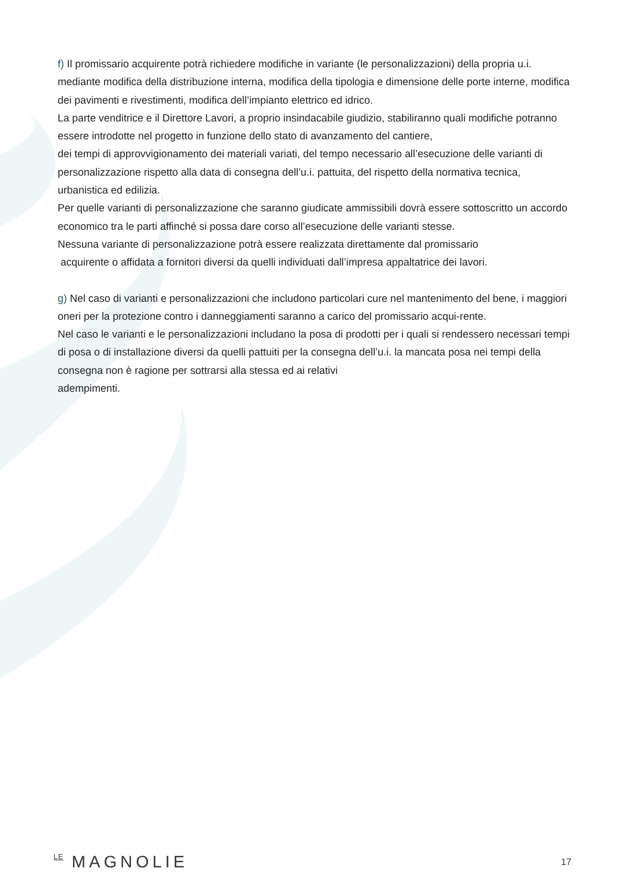f) Il promissario acquirente potrà richiedere modifiche in variante (le personalizzazioni) della propria u.i. mediante modifica della distribuzione interna, modifica della tipologia e dimensione delle porte interne, modifica dei pavimenti e rivestimenti, modifica dell’impianto elettrico ed idrico.
La parte venditrice e il Direttore Lavori, a proprio insindacabile giudizio, stabiliranno quali modifiche potranno essere introdotte nel progetto in funzione dello stato di avanzamento del cantiere,
dei tempi di approvvigionamento dei materiali variati, del tempo necessario all’esecuzione delle varianti di personalizzazione rispetto alla data di consegna dell’u.i. pattuita, del rispetto della normativa tecnica, urbanistica ed edilizia.
Per quelle varianti di personalizzazione che saranno giudicate ammissibili dovrà essere sottoscritto un accordo economico tra le parti affinché si possa dare corso all’esecuzione delle varianti stesse.
Nessuna variante di personalizzazione potrà essere realizzata direttamente dal promissario
acquirente o affidata a fornitori diversi da quelli individuati dall’impresa appaltatrice dei lavori.
g) Nel caso di varianti e personalizzazioni che includono particolari cure nel mantenimento del bene, i maggiori oneri per la protezione contro i danneggiamenti saranno a carico del promissario acqui-rente.
Nel caso le varianti e le personalizzazioni includano la posa di prodotti per i quali si rendessero necessari tempi di posa o di installazione diversi da quelli pattuiti per la consegna dell’u.i. la mancata posa nei tempi della consegna non è ragione per sottrarsi alla stessa ed ai relativi
adempimenti.
LE MAGNOLIE
17